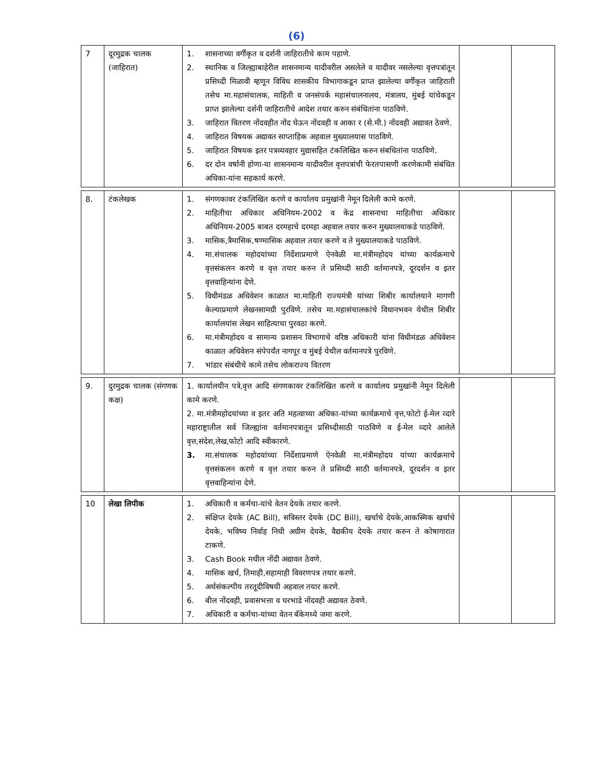(6)
| 7 | दूरमुद्रक चालक (जाहिरात) | 1. शासनाच्या वर्गीकृत व दर्शनी जाहिरातीचे काम पहाणे. 2. स्थानिक व जिल्ह्याबाहेरील शासनमान्य यादीवरील असलेले व यादीवर नसलेल्या वृत्तपत्रांतून प्रसिध्दी मिळावी म्हणून विविध शासकीय विभागाकडून प्राप्त झालेल्या वर्गीकृत जाहिराती तसेच मा.महासंचालक, माहिती व जनसंपर्क महासंचालनालय, मंत्रालय, मुंबई यांचेकडून प्राप्त झालेल्या दर्शनी जाहिरातीचे आदेश तयार करुन संबंधितांना पाठविणे. 3. जाहिरात वितरण नोंदवहीत नोंद घेऊन नोंदवही व आका र (से.मी.) नोंदवही अद्यावत ठेवणे. 4. जाहिरात विषयक अद्यावत साप्ताहिक अहवाल मुख्यालयास पाठविणे. 5. जाहिरात विषयक इतर पत्रव्यवहार मुद्यासहित टंकलिखित करुन संबधितांना पाठविणे. 6. दर दोन वर्षानी होणा-या शासनमान्य यादीवरील वृत्तपत्रांची फेरतपासणी करणेकामी संबंधित अधिका-यांना सहकार्य करणे. | | |
| 8. | टंकलेखक | 1. संगणकावर टंकलिखित करणे व कार्यालय प्रमुखांनी नेमून दिलेली कामे करणे. 2. माहितीचा अधिकार अधिनियम-2002 व केंद्र शासनाचा माहितीचा अधिकार अधिनियम-2005 बाबत दरमहाचे दरमहा अहवाल तयार करुन मुख्यालयाकडे पाठविणे. 3. मासिक,त्रैमासिक,षण्मासिक अहवाल तयार करणे व ते मुख्यालयाकडे पाठविणे. 4. मा.संचालक महोदयांच्या निर्देशाप्रमाणे ऐनवेळी मा.मंत्रीमहोदय यांच्या कार्यक्रमाचे वृत्तसंकलन करणे व वृत्त तयार करुन ते प्रसिध्दी साठी वर्तमानपत्रे, दूरदर्शन व इतर वृत्तवाहिन्यांना देणे. 5. विधीमंडळ अधिवेशन काळात मा.माहिती राज्यमंत्री यांच्या शिबीर कार्यालयाने मागणी केल्याप्रमाणे लेखनसामग्री पुरविणे. तसेच मा.महासंचालकांचे विधानभवन येथील शिबीर कार्यालयांस लेखन साहित्याचा पुरवठा करणे. 6. मा.मंत्रीमहोदय व सामान्य प्रशासन विभागाचे वरिष्ठ अधिकारी यांना विधीमंडळ अधिवेशन काळात अधिवेशन संपेपर्यंत नागपूर व मुंबई येथील वर्तमानपत्रे पुरविणे. 7. भांडार संबंधीचे कामे तसेच लोकराज्य वितरण | | |
| 9. | दुरमुद्रक चालक (संगणक कक्ष) | 1. कार्यालयीन पत्रे,वृत्त आदि संगणकावर टंकलिखित करणे व कार्यालय प्रमुखांनी नेमून दिलेली कामे करणे. 2. मा.मंत्रीमहोदयांच्या व इतर अति महत्वाच्या अधिका-यांच्या कार्यक्रमाचे वृत्त,फोटो ई-मेल व्दारे महाराष्ट्रातील सर्व जिल्ह्यांना वर्तमानपत्रातून प्रसिध्दीसाठी पाठविणे व ई-मेल व्दारे आलेले वृत्त,संदेश,लेख,फोटो आदि स्वीकारणे. 3. मा.संचालक महोदयांच्या निर्देशाप्रमाणे ऐनवेळी मा.मंत्रीमहोदय यांच्या कार्यक्रमाचे वृत्तसंकलन करणे व वृत्त तयार करुन ते प्रसिध्दी साठी वर्तमानपत्रे, दूरदर्शन व इतर वृत्तवाहिन्यांना देणे. | | |
| 10 | लेखा लिपीक | 1. अधिकारी व कर्मचा-यांचे वेतन देयके तयार करणे. 2. संक्षिप्त देयके (AC Bill), सविस्तर देयके (DC Bill), खर्चाचे देयके,आकस्मिक खर्चाचे देयके, भविष्य निर्वाह निधी अग्रीम देयके, वैद्यकीय देयके तयार करुन ते कोषागारात टाकणे. 3. Cash Book मधील नोंदी अद्यावत ठेवणे. 4. मासिक खर्च, तिमाही,सहामाही विवरणपत्र तयार करणे. 5. अर्थसंकल्पीय तरतूदीविषयी अहवाल तयार करणे. 6. बील नोंदवही, प्रवासभत्ता व घरभाडे नोंदवही अद्यावत ठेवणे. 7. अधिकारी व कर्मचा-यांच्या वेतन बँकेमध्ये जमा करणे. | | |